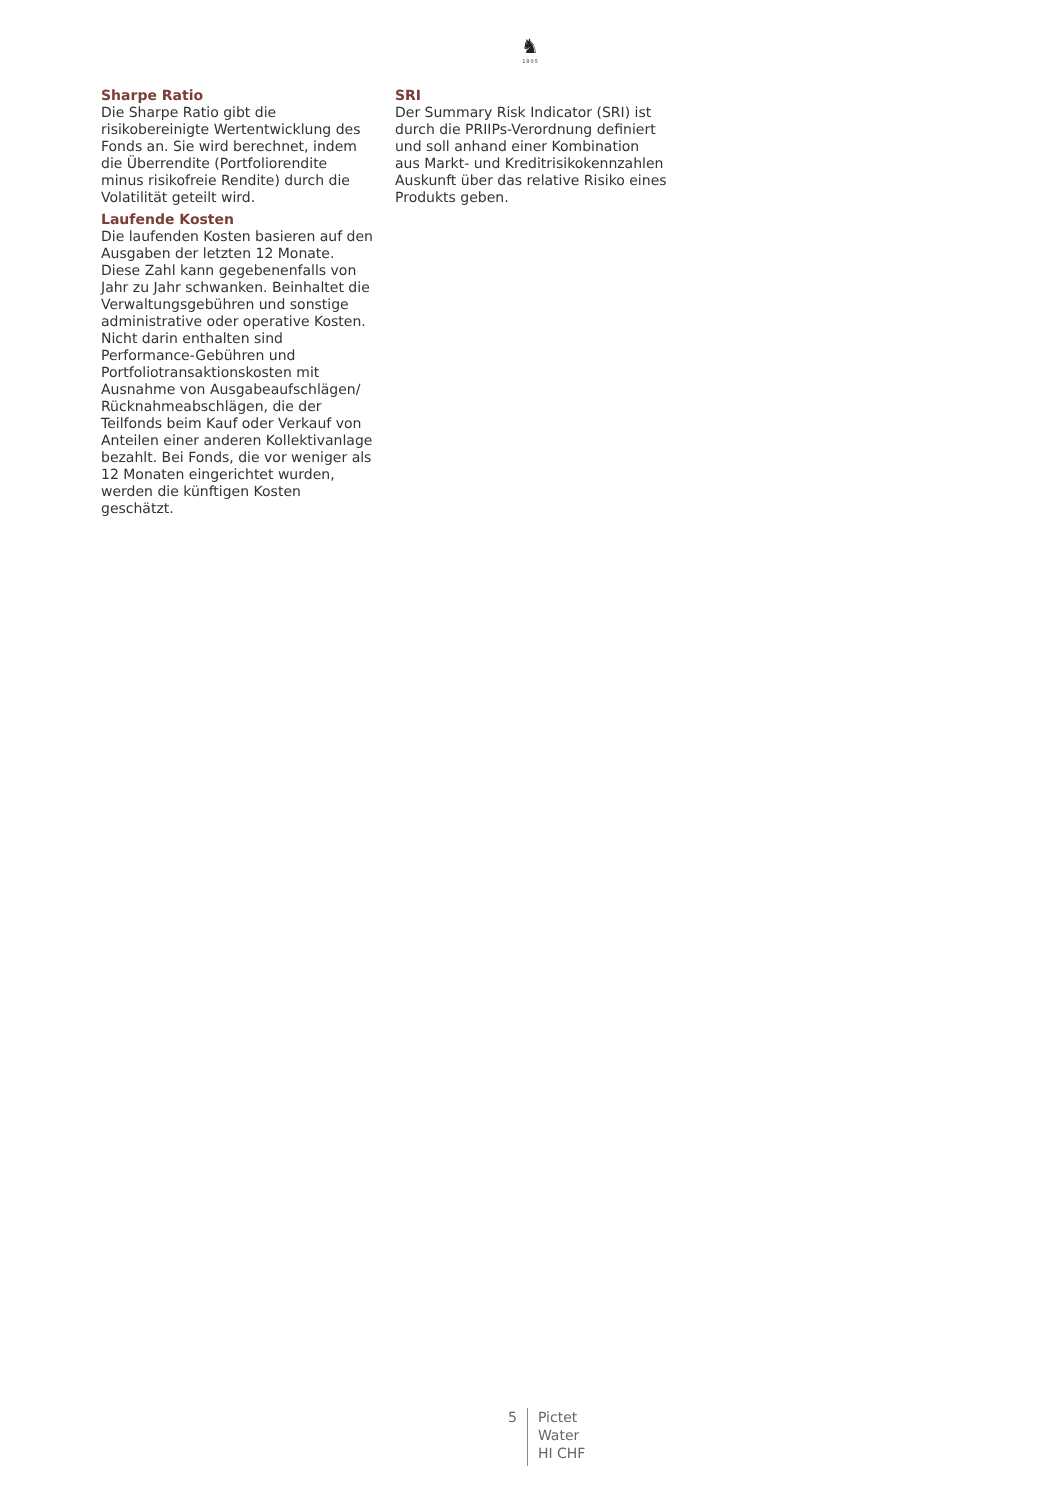♞
1805
Sharpe Ratio
Die Sharpe Ratio gibt die risikobereinigte Wertentwicklung des Fonds an. Sie wird berechnet, indem die Überrendite (Portfoliorendite minus risikofreie Rendite) durch die Volatilität geteilt wird.
Laufende Kosten
Die laufenden Kosten basieren auf den Ausgaben der letzten 12 Monate. Diese Zahl kann gegebenenfalls von Jahr zu Jahr schwanken. Beinhaltet die Verwaltungsgebühren und sonstige administrative oder operative Kosten. Nicht darin enthalten sind Performance-Gebühren und Portfoliotransaktionskosten mit Ausnahme von Ausgabeaufschlägen/ Rücknahmeabschlägen, die der Teilfonds beim Kauf oder Verkauf von Anteilen einer anderen Kollektivanlage bezahlt. Bei Fonds, die vor weniger als 12 Monaten eingerichtet wurden, werden die künftigen Kosten geschätzt.
SRI
Der Summary Risk Indicator (SRI) ist durch die PRIIPs-Verordnung definiert und soll anhand einer Kombination aus Markt- und Kreditrisikokennzahlen Auskunft über das relative Risiko eines Produkts geben.
5
Pictet
Water
HI CHF